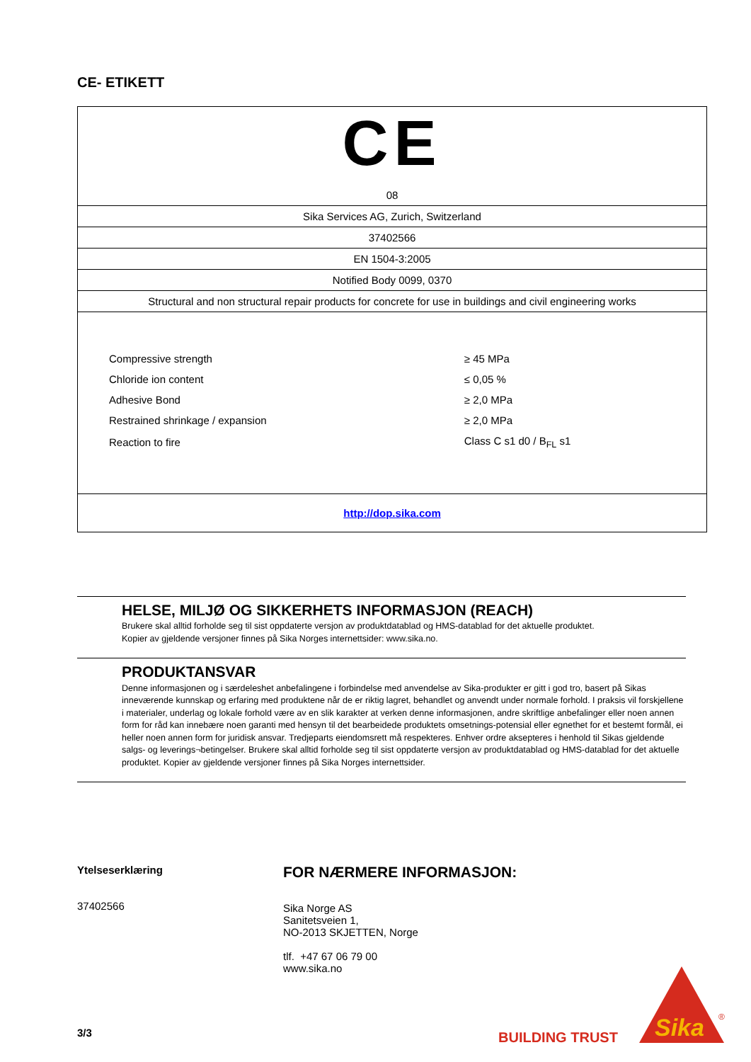CE- ETIKETT
| CE 08 |
| Sika Services AG, Zurich, Switzerland |
| 37402566 |
| EN 1504-3:2005 |
| Notified Body 0099, 0370 |
| Structural and non structural repair products for concrete for use in buildings and civil engineering works |
| / Compressive strength / ≥ 45 MPa / / Chloride ion content / ≤ 0,05 % / / Adhesive Bond / ≥ 2,0 MPa / / Restrained shrinkage / expansion / ≥ 2,0 MPa / / Reaction to fire / Class C s1 d0 / B<sub>FL</sub> s1 / |
| http://dop.sika.com |
HELSE, MILJØ OG SIKKERHETS INFORMASJON (REACH)
Brukere skal alltid forholde seg til sist oppdaterte versjon av produktdatablad og HMS-datablad for det aktuelle produktet.
Kopier av gjeldende versjoner finnes på Sika Norges internettsider: www.sika.no.
PRODUKTANSVAR
Denne informasjonen og i særdeleshet anbefalingene i forbindelse med anvendelse av Sika-produkter er gitt i god tro, basert på Sikas inneværende kunnskap og erfaring med produktene når de er riktig lagret, behandlet og anvendt under normale forhold. I praksis vil forskjellene i materialer, underlag og lokale forhold være av en slik karakter at verken denne informasjonen, andre skriftlige anbefalinger eller noen annen form for råd kan innebære noen garanti med hensyn til det bearbeidede produktets omsetnings-potensial eller egnethet for et bestemt formål, ei heller noen annen form for juridisk ansvar. Tredjeparts eiendomsrett må respekteres. Enhver ordre aksepteres i henhold til Sikas gjeldende salgs- og leverings¬betingelser. Brukere skal alltid forholde seg til sist oppdaterte versjon av produktdatablad og HMS-datablad for det aktuelle produktet. Kopier av gjeldende versjoner finnes på Sika Norges internettsider.
Ytelseserklæring
37402566
FOR NÆRMERE INFORMASJON:
Sika Norge AS
Sanitetsveien 1,
NO-2013 SKJETTEN, Norge
tlf. +47 67 06 79 00
www.sika.no
3/3 BUILDING TRUST
Sika
®